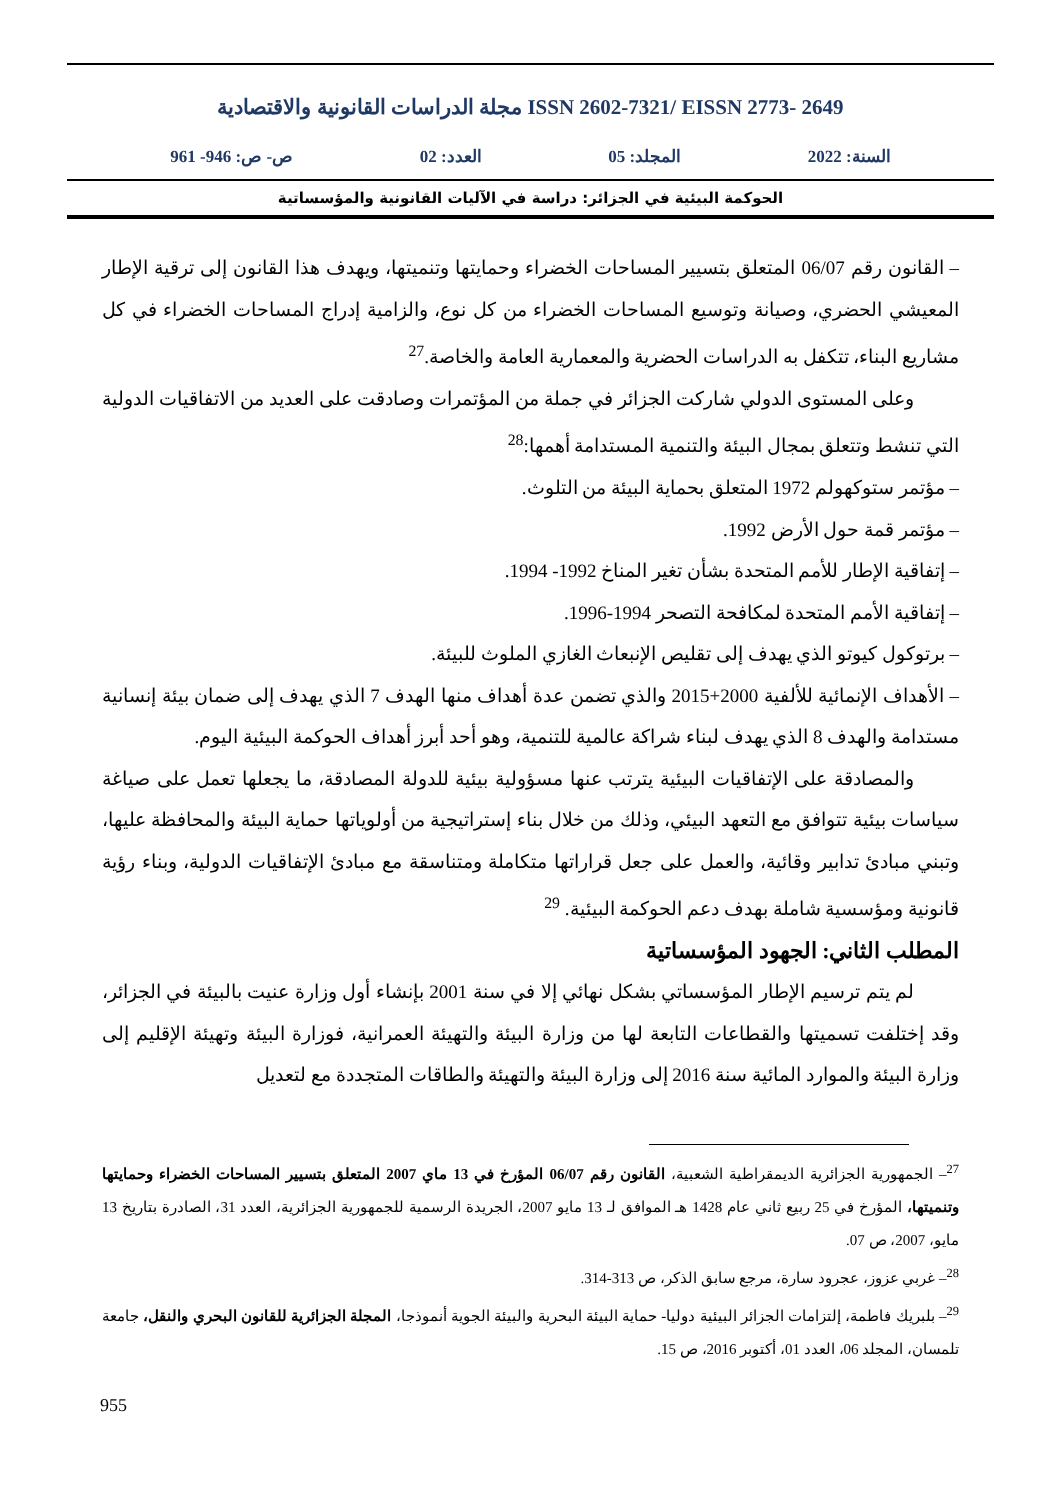مجلة الدراسات القانونية والاقتصادية ISSN 2602-7321/ EISSN 2773- 2649
السنة: 2022 المجلد: 05 العدد: 02 ص- ص: 946- 961
الحوكمة البيئية في الجزائر: دراسة في الآليات القانونية والمؤسساتية
– القانون رقم 06/07 المتعلق بتسيير المساحات الخضراء وحمايتها وتنميتها، ويهدف هذا القانون إلى ترقية الإطار المعيشي الحضري، وصيانة وتوسيع المساحات الخضراء من كل نوع، والزامية إدراج المساحات الخضراء في كل مشاريع البناء، تتكفل به الدراسات الحضرية والمعمارية العامة والخاصة.<sup>27</sup>
وعلى المستوى الدولي شاركت الجزائر في جملة من المؤتمرات وصادقت على العديد من الاتفاقيات الدولية التي تنشط وتتعلق بمجال البيئة والتنمية المستدامة أهمها:<sup>28</sup>
– مؤتمر ستوكهولم 1972 المتعلق بحماية البيئة من التلوث.
– مؤتمر قمة حول الأرض 1992.
– إتفاقية الإطار للأمم المتحدة بشأن تغير المناخ 1992- 1994.
– إتفاقية الأمم المتحدة لمكافحة التصحر 1994-1996.
– برتوكول كيوتو الذي يهدف إلى تقليص الإنبعاث الغازي الملوث للبيئة.
– الأهداف الإنمائية للألفية 2000+2015 والذي تضمن عدة أهداف منها الهدف 7 الذي يهدف إلى ضمان بيئة إنسانية مستدامة والهدف 8 الذي يهدف لبناء شراكة عالمية للتنمية، وهو أحد أبرز أهداف الحوكمة البيئية اليوم.
والمصادقة على الإتفاقيات البيئية يترتب عنها مسؤولية بيئية للدولة المصادقة، ما يجعلها تعمل على صياغة سياسات بيئية تتوافق مع التعهد البيئي، وذلك من خلال بناء إستراتيجية من أولوياتها حماية البيئة والمحافظة عليها، وتبني مبادئ تدابير وقائية، والعمل على جعل قراراتها متكاملة ومتناسقة مع مبادئ الإتفاقيات الدولية، وبناء رؤية قانونية ومؤسسية شاملة بهدف دعم الحوكمة البيئية. <sup>29</sup>
المطلب الثاني: الجهود المؤسساتية
لم يتم ترسيم الإطار المؤسساتي بشكل نهائي إلا في سنة 2001 بإنشاء أول وزارة عنيت بالبيئة في الجزائر، وقد إختلفت تسميتها والقطاعات التابعة لها من وزارة البيئة والتهيئة العمرانية، فوزارة البيئة وتهيئة الإقليم إلى وزارة البيئة والموارد المائية سنة 2016 إلى وزارة البيئة والتهيئة والطاقات المتجددة مع لتعديل
<sup>27</sup>– الجمهورية الجزائرية الديمقراطية الشعبية، القانون رقم 06/07 المؤرخ في 13 ماي 2007 المتعلق بتسيير المساحات الخضراء وحمايتها وتنميتها، المؤرخ في 25 ربيع ثاني عام 1428 هـ الموافق لـ 13 مايو 2007، الجريدة الرسمية للجمهورية الجزائرية، العدد 31، الصادرة بتاريخ 13 مايو، 2007، ص 07.
<sup>28</sup>– غربي عزوز، عجرود سارة، مرجع سابق الذكر، ص 313-314.
<sup>29</sup>– بلبريك فاطمة، إلتزامات الجزائر البيئية دوليا- حماية البيئة البحرية والبيئة الجوية أنموذجا، المجلة الجزائرية للقانون البحري والنقل، جامعة تلمسان، المجلد 06، العدد 01، أكتوبر 2016، ص 15.
955